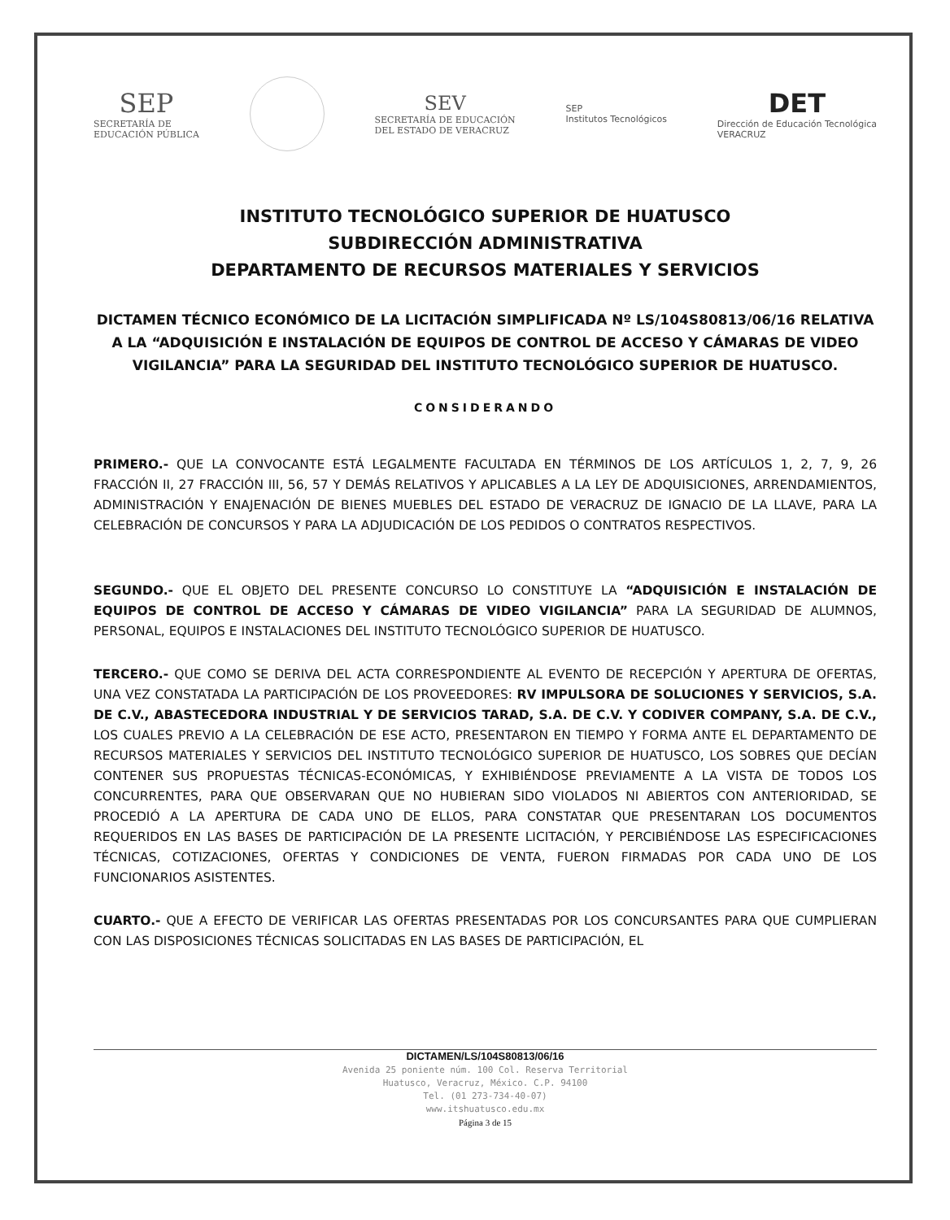SEP
SECRETARÍA DE
EDUCACIÓN PÚBLICA
SEV
SECRETARÍA DE EDUCACIÓN
DEL ESTADO DE VERACRUZ
SEP
Institutos Tecnológicos
DET
Dirección de Educación Tecnológica
VERACRUZ
INSTITUTO TECNOLÓGICO SUPERIOR DE HUATUSCO
SUBDIRECCIÓN ADMINISTRATIVA
DEPARTAMENTO DE RECURSOS MATERIALES Y SERVICIOS
DICTAMEN TÉCNICO ECONÓMICO DE LA LICITACIÓN SIMPLIFICADA Nº LS/104S80813/06/16 RELATIVA A LA “ADQUISICIÓN E INSTALACIÓN DE EQUIPOS DE CONTROL DE ACCESO Y CÁMARAS DE VIDEO VIGILANCIA” PARA LA SEGURIDAD DEL INSTITUTO TECNOLÓGICO SUPERIOR DE HUATUSCO.
CONSIDERANDO
PRIMERO.- QUE LA CONVOCANTE ESTÁ LEGALMENTE FACULTADA EN TÉRMINOS DE LOS ARTÍCULOS 1, 2, 7, 9, 26 FRACCIÓN II, 27 FRACCIÓN III, 56, 57 Y DEMÁS RELATIVOS Y APLICABLES A LA LEY DE ADQUISICIONES, ARRENDAMIENTOS, ADMINISTRACIÓN Y ENAJENACIÓN DE BIENES MUEBLES DEL ESTADO DE VERACRUZ DE IGNACIO DE LA LLAVE, PARA LA CELEBRACIÓN DE CONCURSOS Y PARA LA ADJUDICACIÓN DE LOS PEDIDOS O CONTRATOS RESPECTIVOS.
SEGUNDO.- QUE EL OBJETO DEL PRESENTE CONCURSO LO CONSTITUYE LA “ADQUISICIÓN E INSTALACIÓN DE EQUIPOS DE CONTROL DE ACCESO Y CÁMARAS DE VIDEO VIGILANCIA” PARA LA SEGURIDAD DE ALUMNOS, PERSONAL, EQUIPOS E INSTALACIONES DEL INSTITUTO TECNOLÓGICO SUPERIOR DE HUATUSCO.
TERCERO.- QUE COMO SE DERIVA DEL ACTA CORRESPONDIENTE AL EVENTO DE RECEPCIÓN Y APERTURA DE OFERTAS, UNA VEZ CONSTATADA LA PARTICIPACIÓN DE LOS PROVEEDORES: RV IMPULSORA DE SOLUCIONES Y SERVICIOS, S.A. DE C.V., ABASTECEDORA INDUSTRIAL Y DE SERVICIOS TARAD, S.A. DE C.V. Y CODIVER COMPANY, S.A. DE C.V., LOS CUALES PREVIO A LA CELEBRACIÓN DE ESE ACTO, PRESENTARON EN TIEMPO Y FORMA ANTE EL DEPARTAMENTO DE RECURSOS MATERIALES Y SERVICIOS DEL INSTITUTO TECNOLÓGICO SUPERIOR DE HUATUSCO, LOS SOBRES QUE DECÍAN CONTENER SUS PROPUESTAS TÉCNICAS-ECONÓMICAS, Y EXHIBIÉNDOSE PREVIAMENTE A LA VISTA DE TODOS LOS CONCURRENTES, PARA QUE OBSERVARAN QUE NO HUBIERAN SIDO VIOLADOS NI ABIERTOS CON ANTERIORIDAD, SE PROCEDIÓ A LA APERTURA DE CADA UNO DE ELLOS, PARA CONSTATAR QUE PRESENTARAN LOS DOCUMENTOS REQUERIDOS EN LAS BASES DE PARTICIPACIÓN DE LA PRESENTE LICITACIÓN, Y PERCIBIÉNDOSE LAS ESPECIFICACIONES TÉCNICAS, COTIZACIONES, OFERTAS Y CONDICIONES DE VENTA, FUERON FIRMADAS POR CADA UNO DE LOS FUNCIONARIOS ASISTENTES.
CUARTO.- QUE A EFECTO DE VERIFICAR LAS OFERTAS PRESENTADAS POR LOS CONCURSANTES PARA QUE CUMPLIERAN CON LAS DISPOSICIONES TÉCNICAS SOLICITADAS EN LAS BASES DE PARTICIPACIÓN, EL
DICTAMEN/LS/104S80813/06/16
Avenida 25 poniente núm. 100 Col. Reserva Territorial
Huatusco, Veracruz, México. C.P. 94100
Tel. (01 273-734-40-07)
www.itshuatusco.edu.mx
Página 3 de 15